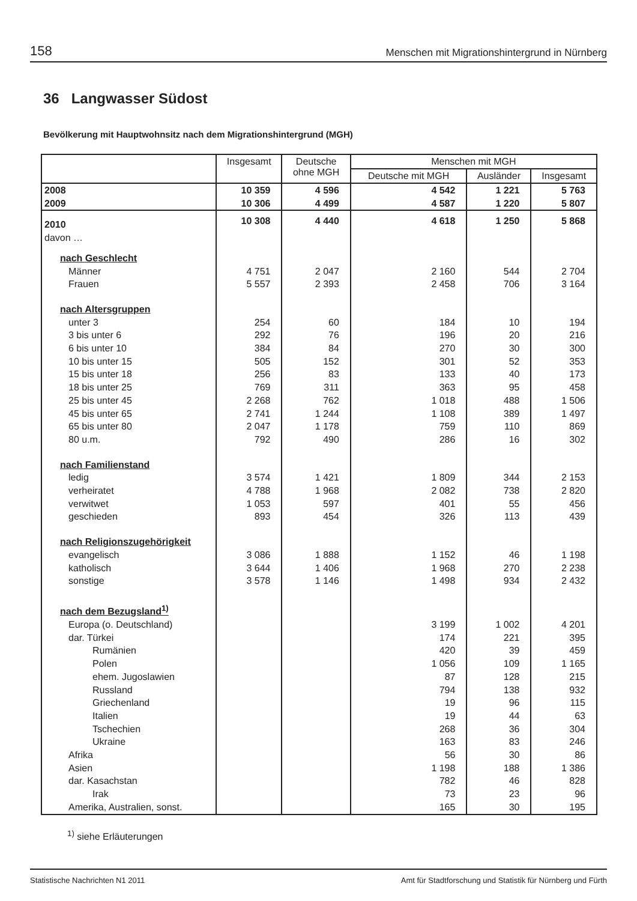158 Menschen mit Migrationshintergrund in Nürnberg
36 Langwasser Südost
Bevölkerung mit Hauptwohnsitz nach dem Migrationshintergrund (MGH)
| | Insgesamt | Deutsche ohne MGH | Menschen mit MGH | | |
| --- | --- | --- | --- | --- | --- |
| | | | Deutsche mit MGH | Ausländer | Insgesamt |
| 2008 | 10 359 | 4 596 | 4 542 | 1 221 | 5 763 |
| 2009 | 10 306 | 4 499 | 4 587 | 1 220 | 5 807 |
| 2010 | 10 308 | 4 440 | 4 618 | 1 250 | 5 868 |
| davon … | | | | | |
| nach Geschlecht | | | | | |
| Männer | 4 751 | 2 047 | 2 160 | 544 | 2 704 |
| Frauen | 5 557 | 2 393 | 2 458 | 706 | 3 164 |
| nach Altersgruppen | | | | | |
| unter 3 | 254 | 60 | 184 | 10 | 194 |
| 3 bis unter 6 | 292 | 76 | 196 | 20 | 216 |
| 6 bis unter 10 | 384 | 84 | 270 | 30 | 300 |
| 10 bis unter 15 | 505 | 152 | 301 | 52 | 353 |
| 15 bis unter 18 | 256 | 83 | 133 | 40 | 173 |
| 18 bis unter 25 | 769 | 311 | 363 | 95 | 458 |
| 25 bis unter 45 | 2 268 | 762 | 1 018 | 488 | 1 506 |
| 45 bis unter 65 | 2 741 | 1 244 | 1 108 | 389 | 1 497 |
| 65 bis unter 80 | 2 047 | 1 178 | 759 | 110 | 869 |
| 80 u.m. | 792 | 490 | 286 | 16 | 302 |
| nach Familienstand | | | | | |
| ledig | 3 574 | 1 421 | 1 809 | 344 | 2 153 |
| verheiratet | 4 788 | 1 968 | 2 082 | 738 | 2 820 |
| verwitwet | 1 053 | 597 | 401 | 55 | 456 |
| geschieden | 893 | 454 | 326 | 113 | 439 |
| nach Religionszugehörigkeit | | | | | |
| evangelisch | 3 086 | 1 888 | 1 152 | 46 | 1 198 |
| katholisch | 3 644 | 1 406 | 1 968 | 270 | 2 238 |
| sonstige | 3 578 | 1 146 | 1 498 | 934 | 2 432 |
| nach dem Bezugsland<sup>1)</sup> | | | | | |
| Europa (o. Deutschland) | | | 3 199 | 1 002 | 4 201 |
| dar. Türkei | | | 174 | 221 | 395 |
| Rumänien | | | 420 | 39 | 459 |
| Polen | | | 1 056 | 109 | 1 165 |
| ehem. Jugoslawien | | | 87 | 128 | 215 |
| Russland | | | 794 | 138 | 932 |
| Griechenland | | | 19 | 96 | 115 |
| Italien | | | 19 | 44 | 63 |
| Tschechien | | | 268 | 36 | 304 |
| Ukraine | | | 163 | 83 | 246 |
| Afrika | | | 56 | 30 | 86 |
| Asien | | | 1 198 | 188 | 1 386 |
| dar. Kasachstan | | | 782 | 46 | 828 |
| Irak | | | 73 | 23 | 96 |
| Amerika, Australien, sonst. | | | 165 | 30 | 195 |
<sup>1)</sup> siehe Erläuterungen
Statistische Nachrichten N1 2011 Amt für Stadtforschung und Statistik für Nürnberg und Fürth